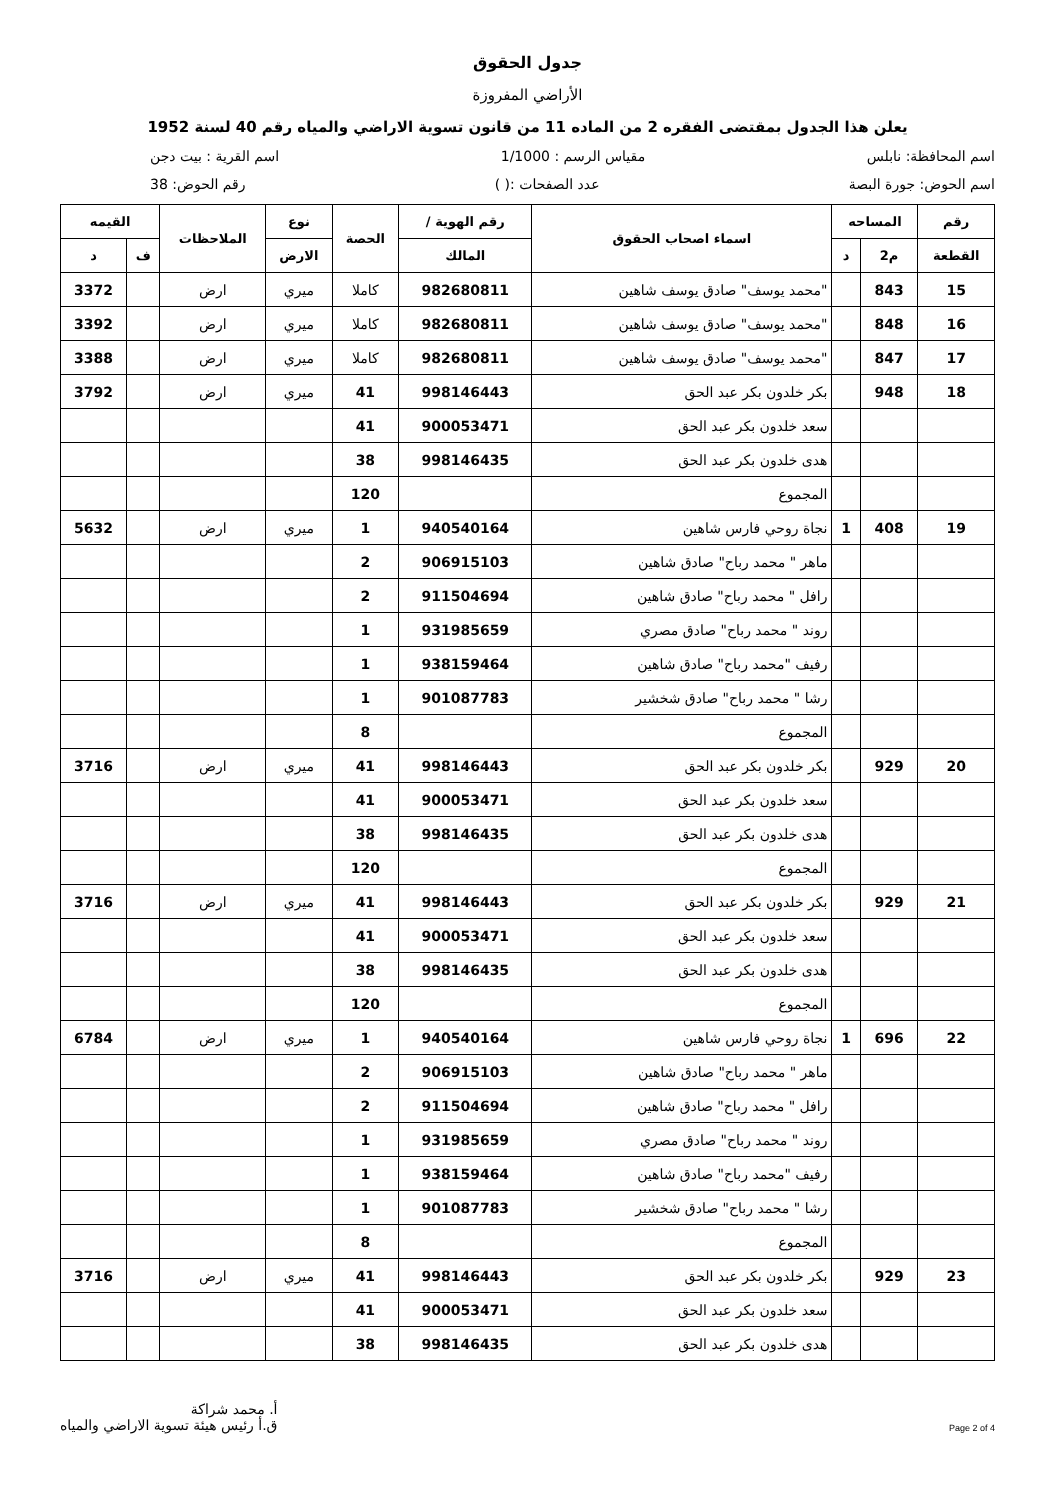جدول الحقوق
الأراضي المفروزة
يعلن هذا الجدول بمقتضى الفقره 2 من الماده 11 من قانون تسوية الاراضي والمياه رقم 40 لسنة 1952
اسم المحافظة: نابلس مقياس الرسم : 1/1000 اسم القرية : بيت دجن
اسم الحوض: جورة البصة عدد الصفحات :( ) رقم الحوض: 38
| رقم | المساحه | | اسماء اصحاب الحقوق | رقم الهوية / | الحصة | نوع | الملاحظات | القيمه | |
| --- | --- | --- | --- | --- | --- | --- | --- | --- | --- |
| القطعة | م2 | د | | المالك | | الارض | | ف | د |
| 15 | 843 | | "محمد يوسف" صادق يوسف شاهين | 982680811 | كاملا | ميري | ارض | | 3372 |
| 16 | 848 | | "محمد يوسف" صادق يوسف شاهين | 982680811 | كاملا | ميري | ارض | | 3392 |
| 17 | 847 | | "محمد يوسف" صادق يوسف شاهين | 982680811 | كاملا | ميري | ارض | | 3388 |
| 18 | 948 | | بكر خلدون بكر عبد الحق | 998146443 | 41 | ميري | ارض | | 3792 |
| | | | سعد خلدون بكر عبد الحق | 900053471 | 41 | | | | |
| | | | هدى خلدون بكر عبد الحق | 998146435 | 38 | | | | |
| | | | المجموع | | 120 | | | | |
| 19 | 408 | 1 | نجاة روحي فارس شاهين | 940540164 | 1 | ميري | ارض | | 5632 |
| | | | ماهر " محمد رباح" صادق شاهين | 906915103 | 2 | | | | |
| | | | رافل " محمد رباح" صادق شاهين | 911504694 | 2 | | | | |
| | | | روند " محمد رباح" صادق مصري | 931985659 | 1 | | | | |
| | | | رفيف "محمد رباح" صادق شاهين | 938159464 | 1 | | | | |
| | | | رشا " محمد رباح" صادق شخشير | 901087783 | 1 | | | | |
| | | | المجموع | | 8 | | | | |
| 20 | 929 | | بكر خلدون بكر عبد الحق | 998146443 | 41 | ميري | ارض | | 3716 |
| | | | سعد خلدون بكر عبد الحق | 900053471 | 41 | | | | |
| | | | هدى خلدون بكر عبد الحق | 998146435 | 38 | | | | |
| | | | المجموع | | 120 | | | | |
| 21 | 929 | | بكر خلدون بكر عبد الحق | 998146443 | 41 | ميري | ارض | | 3716 |
| | | | سعد خلدون بكر عبد الحق | 900053471 | 41 | | | | |
| | | | هدى خلدون بكر عبد الحق | 998146435 | 38 | | | | |
| | | | المجموع | | 120 | | | | |
| 22 | 696 | 1 | نجاة روحي فارس شاهين | 940540164 | 1 | ميري | ارض | | 6784 |
| | | | ماهر " محمد رباح" صادق شاهين | 906915103 | 2 | | | | |
| | | | رافل " محمد رباح" صادق شاهين | 911504694 | 2 | | | | |
| | | | روند " محمد رباح" صادق مصري | 931985659 | 1 | | | | |
| | | | رفيف "محمد رباح" صادق شاهين | 938159464 | 1 | | | | |
| | | | رشا " محمد رباح" صادق شخشير | 901087783 | 1 | | | | |
| | | | المجموع | | 8 | | | | |
| 23 | 929 | | بكر خلدون بكر عبد الحق | 998146443 | 41 | ميري | ارض | | 3716 |
| | | | سعد خلدون بكر عبد الحق | 900053471 | 41 | | | | |
| | | | هدى خلدون بكر عبد الحق | 998146435 | 38 | | | | |
Page 2 of 4
أ. محمد شراكة
ق.أ رئيس هيئة تسوية الاراضي والمياه